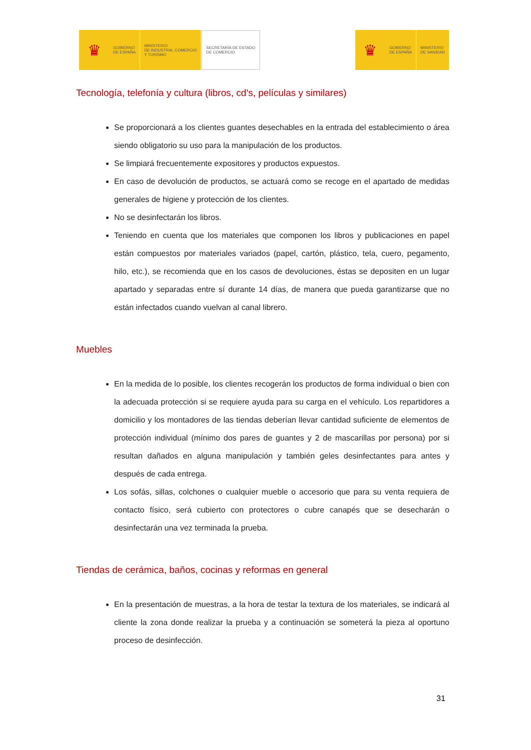♛
GOBIERNO
DE ESPAÑA
MINISTERIO
DE INDUSTRIA, COMERCIO
Y TURISMO
SECRETARÍA DE ESTADO
DE COMERCIO
♛
GOBIERNO
DE ESPAÑA
MINISTERIO
DE SANIDAD
Tecnología, telefonía y cultura (libros, cd’s, películas y similares)
Se proporcionará a los clientes guantes desechables en la entrada del establecimiento o área siendo obligatorio su uso para la manipulación de los productos.
Se limpiará frecuentemente expositores y productos expuestos.
En caso de devolución de productos, se actuará como se recoge en el apartado de medidas generales de higiene y protección de los clientes.
No se desinfectarán los libros.
Teniendo en cuenta que los materiales que componen los libros y publicaciones en papel están compuestos por materiales variados (papel, cartón, plástico, tela, cuero, pegamento, hilo, etc.), se recomienda que en los casos de devoluciones, éstas se depositen en un lugar apartado y separadas entre sí durante 14 días, de manera que pueda garantizarse que no están infectados cuando vuelvan al canal librero.
Muebles
En la medida de lo posible, los clientes recogerán los productos de forma individual o bien con la adecuada protección si se requiere ayuda para su carga en el vehículo. Los repartidores a domicilio y los montadores de las tiendas deberían llevar cantidad suficiente de elementos de protección individual (mínimo dos pares de guantes y 2 de mascarillas por persona) por si resultan dañados en alguna manipulación y también geles desinfectantes para antes y después de cada entrega.
Los sofás, sillas, colchones o cualquier mueble o accesorio que para su venta requiera de contacto físico, será cubierto con protectores o cubre canapés que se desecharán o desinfectarán una vez terminada la prueba.
Tiendas de cerámica, baños, cocinas y reformas en general
En la presentación de muestras, a la hora de testar la textura de los materiales, se indicará al cliente la zona donde realizar la prueba y a continuación se someterá la pieza al oportuno proceso de desinfección.
31